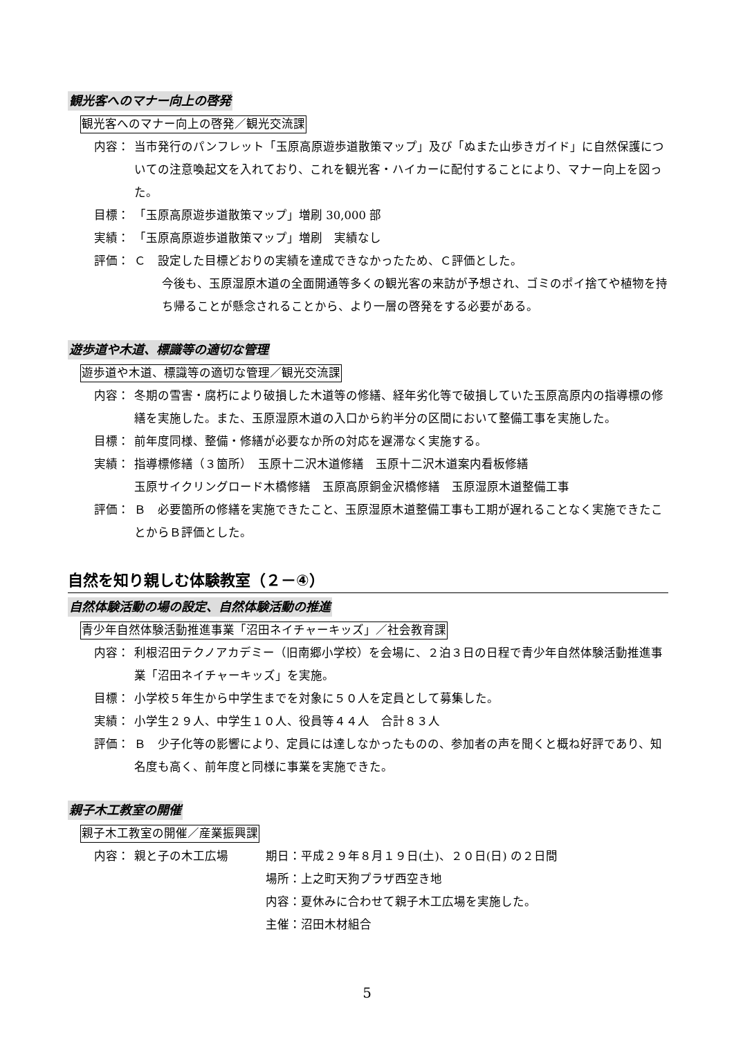観光客へのマナー向上の啓発
観光客へのマナー向上の啓発／観光交流課
内容： 当市発行のパンフレット「玉原高原遊歩道散策マップ」及び「ぬまた山歩きガイド」に自然保護についての注意喚起文を入れており、これを観光客・ハイカーに配付することにより、マナー向上を図った。
目標： 「玉原高原遊歩道散策マップ」増刷 30,000 部
実績： 「玉原高原遊歩道散策マップ」増刷　実績なし
評価： Ｃ　設定した目標どおりの実績を達成できなかったため、Ｃ評価とした。
今後も、玉原湿原木道の全面開通等多くの観光客の来訪が予想され、ゴミのポイ捨てや植物を持ち帰ることが懸念されることから、より一層の啓発をする必要がある。
遊歩道や木道、標識等の適切な管理
遊歩道や木道、標識等の適切な管理／観光交流課
内容： 冬期の雪害・腐朽により破損した木道等の修繕、経年劣化等で破損していた玉原高原内の指導標の修繕を実施した。また、玉原湿原木道の入口から約半分の区間において整備工事を実施した。
目標： 前年度同様、整備・修繕が必要なか所の対応を遅滞なく実施する。
実績： 指導標修繕（３箇所）　玉原十二沢木道修繕　玉原十二沢木道案内看板修繕
玉原サイクリングロード木橋修繕　玉原高原銅金沢橋修繕　玉原湿原木道整備工事
評価： Ｂ　必要箇所の修繕を実施できたこと、玉原湿原木道整備工事も工期が遅れることなく実施できたことからＢ評価とした。
自然を知り親しむ体験教室（２－④）
自然体験活動の場の設定、自然体験活動の推進
青少年自然体験活動推進事業「沼田ネイチャーキッズ」／社会教育課
内容： 利根沼田テクノアカデミー（旧南郷小学校）を会場に、２泊３日の日程で青少年自然体験活動推進事業「沼田ネイチャーキッズ」を実施。
目標： 小学校５年生から中学生までを対象に５０人を定員として募集した。
実績： 小学生２９人、中学生１０人、役員等４４人　合計８３人
評価： Ｂ　少子化等の影響により、定員には達しなかったものの、参加者の声を聞くと概ね好評であり、知名度も高く、前年度と同様に事業を実施できた。
親子木工教室の開催
親子木工教室の開催／産業振興課
内容： 親と子の木工広場 期日：平成２９年８月１９日(土)、２０日(日) の２日間
場所：上之町天狗プラザ西空き地
内容：夏休みに合わせて親子木工広場を実施した。
主催：沼田木材組合
5